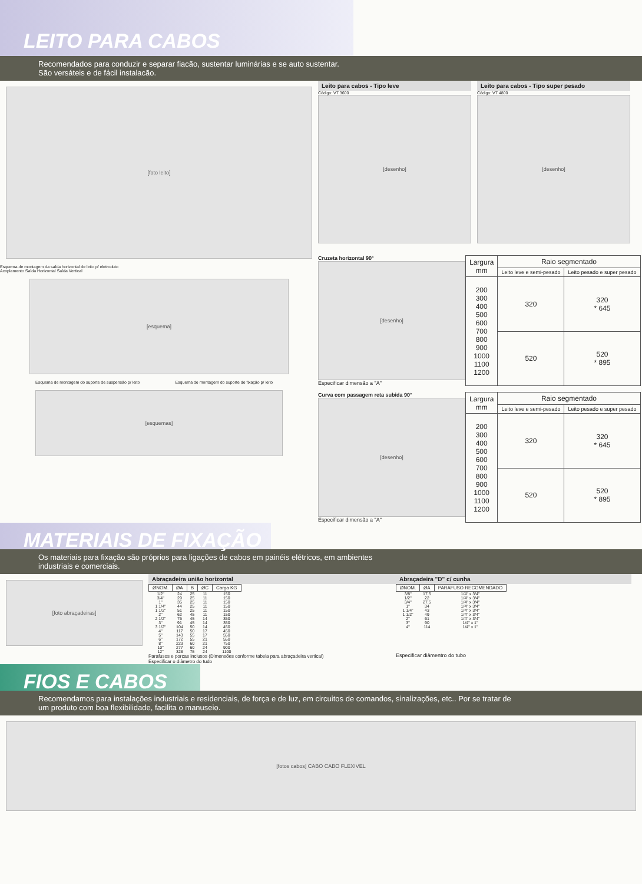LEITO PARA CABOS
Recomendados para conduzir e separar fiacão, sustentar luminárias e se auto sustentar.
São versáteis e de fácil instalacão.
[foto leito]
Esquema de montagem da saída horizontal de leito p/ eletroduto
Acoplamento Saída Horizontal Saída Vertical
[esquema]
Esquema de montagem do suporte de suspensão p/ leito
Esquema de montagem do suporte de fixação p/ leito
[esquemas]
Leito para cabos - Tipo leve
Código: VT 3600
[desenho]
Leito para cabos - Tipo super pesado
Código: VT 4800
[desenho]
Cruzeta horizontal 90°
[desenho]
Especificar dimensão a "A"
| Largura mm | Raio segmentado | |
| --- | --- | --- |
| | Leito leve e semi-pesado | Leito pesado e super pesado |
| 200 300 400 500 600 700 800 900 1000 1100 1200 | 320 | 320 * 645 |
| | 520 | 520 * 895 |
Curva com passagem reta subida 90°
[desenho]
Especificar dimensão a "A"
| Largura mm | Raio segmentado | |
| --- | --- | --- |
| | Leito leve e semi-pesado | Leito pesado e super pesado |
| 200 300 400 500 600 700 800 900 1000 1100 1200 | 320 | 320 * 645 |
| | 520 | 520 * 895 |
MATERIAIS DE FIXAÇÃO
Os materiais para fixação são próprios para ligações de cabos em painéis elétricos, em ambientes
industriais e comerciais.
[foto abraçadeiras]
Abraçadeira união horizontal
| ØNOM. | ØA | B | ØC | Carga KG |
| --- | --- | --- | --- | --- |
| 1/2" | 24 | 25 | 11 | 150 |
| 3/4" | 29 | 25 | 11 | 150 |
| 1" | 35 | 25 | 11 | 150 |
| 1 1/4" | 44 | 25 | 11 | 150 |
| 1 1/2" | 51 | 25 | 11 | 150 |
| 2" | 62 | 45 | 11 | 150 |
| 2 1/2" | 75 | 45 | 14 | 350 |
| 3" | 91 | 45 | 14 | 350 |
| 3 1/2" | 104 | 50 | 14 | 450 |
| 4" | 117 | 50 | 17 | 450 |
| 5" | 143 | 55 | 17 | 550 |
| 6" | 172 | 55 | 21 | 550 |
| 8" | 223 | 60 | 21 | 750 |
| 10" | 277 | 60 | 24 | 900 |
| 12" | 328 | 75 | 24 | 1100 |
Parafusos e porcas inclusos (Dimensões conforme tabela para abraçadeira vertical)
Especificar o diâmetro do tudo
Abraçadeira "D" c/ cunha
| ØNOM. | ØA | PARAFUSO RECOMENDADO |
| --- | --- | --- |
| 3/8" | 17.5 | 1/4" x 3/4" |
| 1/2" | 22 | 1/4" x 3/4" |
| 3/4" | 27.5 | 1/4" x 3/4" |
| 1" | 34 | 1/4" x 3/4" |
| 1 1/4" | 43 | 1/4" x 3/4" |
| 1 1/2" | 49 | 1/4" x 3/4" |
| 2" | 61 | 1/4" x 3/4" |
| 3" | 90 | 1/4" x 1" |
| 4" | 114 | 1/4" x 1" |
Especificar diâmentro do tubo
FIOS E CABOS
Recomendamos para instalações industriais e residenciais, de força e de luz, em circuitos de comandos, sinalizações, etc.. Por se tratar de
um produto com boa flexibilidade, facilita o manuseio.
[fotos cabos] CABO CABO FLEXIVEL